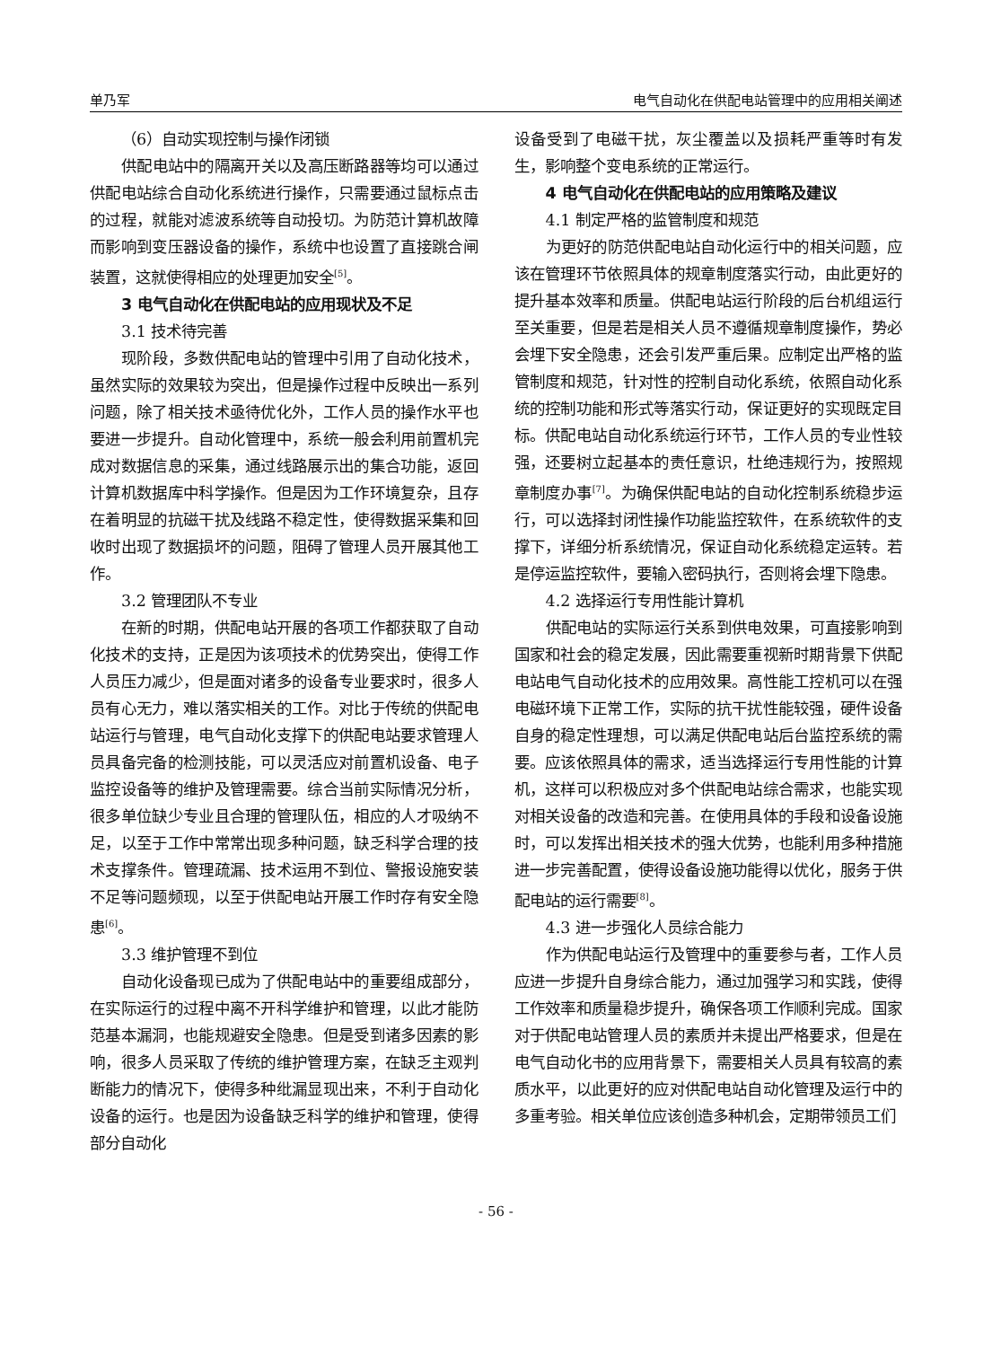单乃军 电气自动化在供配电站管理中的应用相关阐述
（6）自动实现控制与操作闭锁
供配电站中的隔离开关以及高压断路器等均可以通过供配电站综合自动化系统进行操作，只需要通过鼠标点击的过程，就能对滤波系统等自动投切。为防范计算机故障而影响到变压器设备的操作，系统中也设置了直接跳合闸装置，这就使得相应的处理更加安全<sup>[5]</sup>。
3 电气自动化在供配电站的应用现状及不足
3.1 技术待完善
现阶段，多数供配电站的管理中引用了自动化技术，虽然实际的效果较为突出，但是操作过程中反映出一系列问题，除了相关技术亟待优化外，工作人员的操作水平也要进一步提升。自动化管理中，系统一般会利用前置机完成对数据信息的采集，通过线路展示出的集合功能，返回计算机数据库中科学操作。但是因为工作环境复杂，且存在着明显的抗磁干扰及线路不稳定性，使得数据采集和回收时出现了数据损坏的问题，阻碍了管理人员开展其他工作。
3.2 管理团队不专业
在新的时期，供配电站开展的各项工作都获取了自动化技术的支持，正是因为该项技术的优势突出，使得工作人员压力减少，但是面对诸多的设备专业要求时，很多人员有心无力，难以落实相关的工作。对比于传统的供配电站运行与管理，电气自动化支撑下的供配电站要求管理人员具备完备的检测技能，可以灵活应对前置机设备、电子监控设备等的维护及管理需要。综合当前实际情况分析，很多单位缺少专业且合理的管理队伍，相应的人才吸纳不足，以至于工作中常常出现多种问题，缺乏科学合理的技术支撑条件。管理疏漏、技术运用不到位、警报设施安装不足等问题频现，以至于供配电站开展工作时存有安全隐患<sup>[6]</sup>。
3.3 维护管理不到位
自动化设备现已成为了供配电站中的重要组成部分，在实际运行的过程中离不开科学维护和管理，以此才能防范基本漏洞，也能规避安全隐患。但是受到诸多因素的影响，很多人员采取了传统的维护管理方案，在缺乏主观判断能力的情况下，使得多种纰漏显现出来，不利于自动化设备的运行。也是因为设备缺乏科学的维护和管理，使得部分自动化
设备受到了电磁干扰，灰尘覆盖以及损耗严重等时有发生，影响整个变电系统的正常运行。
4 电气自动化在供配电站的应用策略及建议
4.1 制定严格的监管制度和规范
为更好的防范供配电站自动化运行中的相关问题，应该在管理环节依照具体的规章制度落实行动，由此更好的提升基本效率和质量。供配电站运行阶段的后台机组运行至关重要，但是若是相关人员不遵循规章制度操作，势必会埋下安全隐患，还会引发严重后果。应制定出严格的监管制度和规范，针对性的控制自动化系统，依照自动化系统的控制功能和形式等落实行动，保证更好的实现既定目标。供配电站自动化系统运行环节，工作人员的专业性较强，还要树立起基本的责任意识，杜绝违规行为，按照规章制度办事<sup>[7]</sup>。为确保供配电站的自动化控制系统稳步运行，可以选择封闭性操作功能监控软件，在系统软件的支撑下，详细分析系统情况，保证自动化系统稳定运转。若是停运监控软件，要输入密码执行，否则将会埋下隐患。
4.2 选择运行专用性能计算机
供配电站的实际运行关系到供电效果，可直接影响到国家和社会的稳定发展，因此需要重视新时期背景下供配电站电气自动化技术的应用效果。高性能工控机可以在强电磁环境下正常工作，实际的抗干扰性能较强，硬件设备自身的稳定性理想，可以满足供配电站后台监控系统的需要。应该依照具体的需求，适当选择运行专用性能的计算机，这样可以积极应对多个供配电站综合需求，也能实现对相关设备的改造和完善。在使用具体的手段和设备设施时，可以发挥出相关技术的强大优势，也能利用多种措施进一步完善配置，使得设备设施功能得以优化，服务于供配电站的运行需要<sup>[8]</sup>。
4.3 进一步强化人员综合能力
作为供配电站运行及管理中的重要参与者，工作人员应进一步提升自身综合能力，通过加强学习和实践，使得工作效率和质量稳步提升，确保各项工作顺利完成。国家对于供配电站管理人员的素质并未提出严格要求，但是在电气自动化书的应用背景下，需要相关人员具有较高的素质水平，以此更好的应对供配电站自动化管理及运行中的多重考验。相关单位应该创造多种机会，定期带领员工们
- 56 -